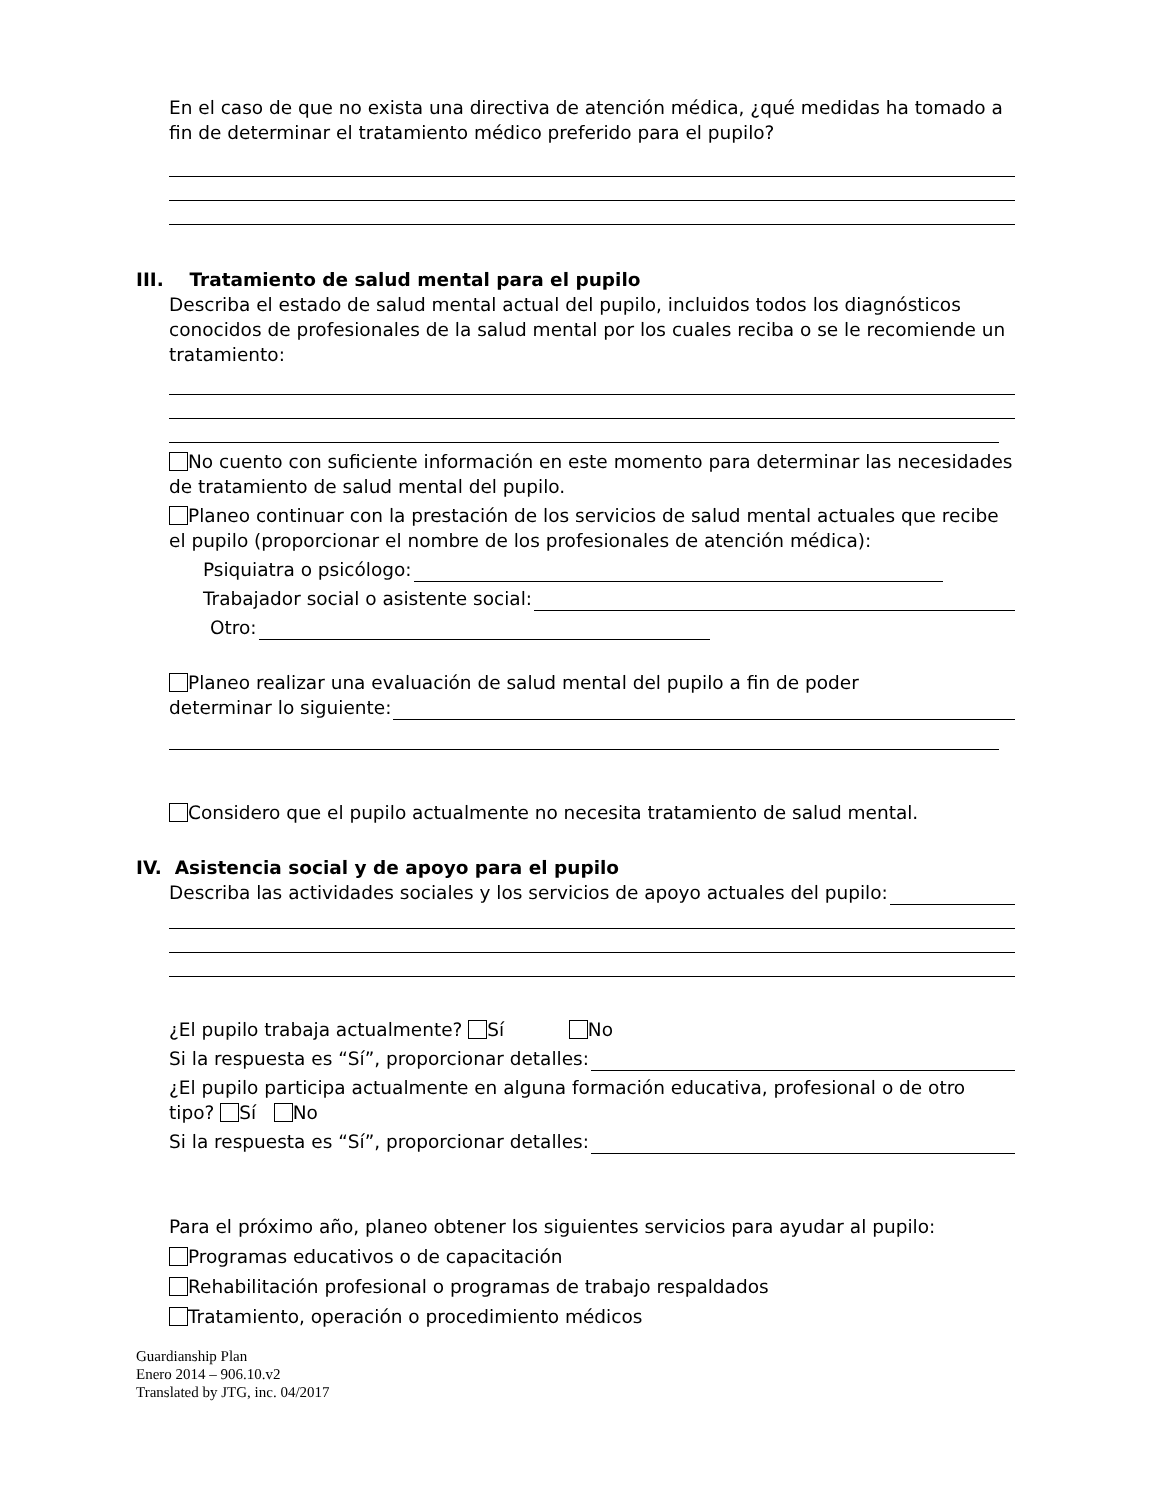En el caso de que no exista una directiva de atención médica, ¿qué medidas ha tomado a fin de determinar el tratamiento médico preferido para el pupilo?
III. Tratamiento de salud mental para el pupilo
Describa el estado de salud mental actual del pupilo, incluidos todos los diagnósticos conocidos de profesionales de la salud mental por los cuales reciba o se le recomiende un tratamiento:
No cuento con suficiente información en este momento para determinar las necesidades de tratamiento de salud mental del pupilo.
Planeo continuar con la prestación de los servicios de salud mental actuales que recibe el pupilo (proporcionar el nombre de los profesionales de atención médica):
Psiquiatra o psicólogo:
Trabajador social o asistente social:
Otro:
Planeo realizar una evaluación de salud mental del pupilo a fin de poder
determinar lo siguiente:
Considero que el pupilo actualmente no necesita tratamiento de salud mental.
IV. Asistencia social y de apoyo para el pupilo
Describa las actividades sociales y los servicios de apoyo actuales del pupilo:
¿El pupilo trabaja actualmente? Sí No
Si la respuesta es “Sí”, proporcionar detalles:
¿El pupilo participa actualmente en alguna formación educativa, profesional o de otro tipo? Sí No
Si la respuesta es “Sí”, proporcionar detalles:
Para el próximo año, planeo obtener los siguientes servicios para ayudar al pupilo:
Programas educativos o de capacitación
Rehabilitación profesional o programas de trabajo respaldados
Tratamiento, operación o procedimiento médicos
Guardianship Plan
Enero 2014 – 906.10.v2
Translated by JTG, inc. 04/2017